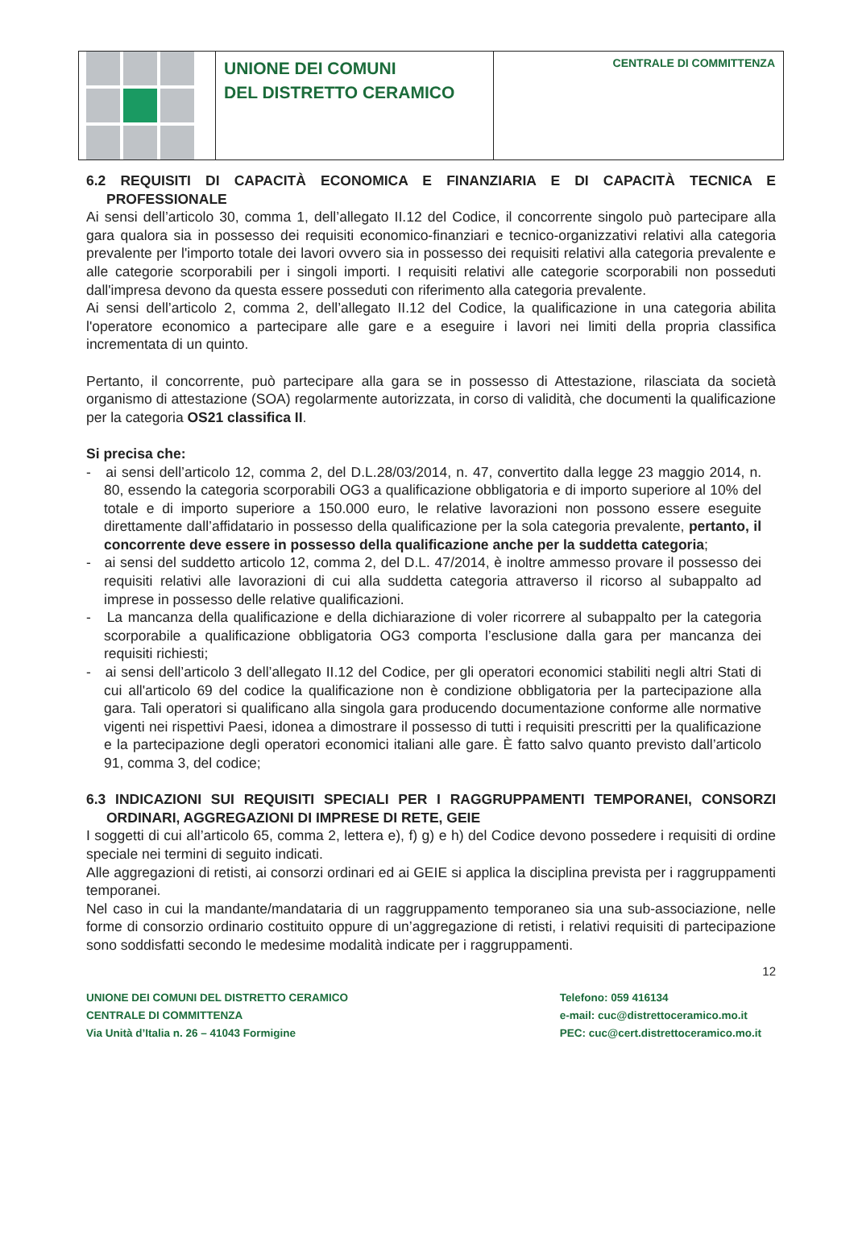UNIONE DEI COMUNI
DEL DISTRETTO CERAMICO
CENTRALE DI COMMITTENZA
6.2 REQUISITI DI CAPACITÀ ECONOMICA E FINANZIARIA E DI CAPACITÀ TECNICA E PROFESSIONALE
Ai sensi dell’articolo 30, comma 1, dell’allegato II.12 del Codice, il concorrente singolo può partecipare alla gara qualora sia in possesso dei requisiti economico-finanziari e tecnico-organizzativi relativi alla categoria prevalente per l'importo totale dei lavori ovvero sia in possesso dei requisiti relativi alla categoria prevalente e alle categorie scorporabili per i singoli importi. I requisiti relativi alle categorie scorporabili non posseduti dall'impresa devono da questa essere posseduti con riferimento alla categoria prevalente.
Ai sensi dell’articolo 2, comma 2, dell’allegato II.12 del Codice, la qualificazione in una categoria abilita l'operatore economico a partecipare alle gare e a eseguire i lavori nei limiti della propria classifica incrementata di un quinto.
Pertanto, il concorrente, può partecipare alla gara se in possesso di Attestazione, rilasciata da società organismo di attestazione (SOA) regolarmente autorizzata, in corso di validità, che documenti la qualificazione per la categoria OS21 classifica II.
Si precisa che:
- ai sensi dell’articolo 12, comma 2, del D.L.28/03/2014, n. 47, convertito dalla legge 23 maggio 2014, n. 80, essendo la categoria scorporabili OG3 a qualificazione obbligatoria e di importo superiore al 10% del totale e di importo superiore a 150.000 euro, le relative lavorazioni non possono essere eseguite direttamente dall’affidatario in possesso della qualificazione per la sola categoria prevalente, pertanto, il concorrente deve essere in possesso della qualificazione anche per la suddetta categoria;
- ai sensi del suddetto articolo 12, comma 2, del D.L. 47/2014, è inoltre ammesso provare il possesso dei requisiti relativi alle lavorazioni di cui alla suddetta categoria attraverso il ricorso al subappalto ad imprese in possesso delle relative qualificazioni.
- La mancanza della qualificazione e della dichiarazione di voler ricorrere al subappalto per la categoria scorporabile a qualificazione obbligatoria OG3 comporta l’esclusione dalla gara per mancanza dei requisiti richiesti;
- ai sensi dell’articolo 3 dell’allegato II.12 del Codice, per gli operatori economici stabiliti negli altri Stati di cui all'articolo 69 del codice la qualificazione non è condizione obbligatoria per la partecipazione alla gara. Tali operatori si qualificano alla singola gara producendo documentazione conforme alle normative vigenti nei rispettivi Paesi, idonea a dimostrare il possesso di tutti i requisiti prescritti per la qualificazione e la partecipazione degli operatori economici italiani alle gare. È fatto salvo quanto previsto dall’articolo 91, comma 3, del codice;
6.3 INDICAZIONI SUI REQUISITI SPECIALI PER I RAGGRUPPAMENTI TEMPORANEI, CONSORZI ORDINARI, AGGREGAZIONI DI IMPRESE DI RETE, GEIE
I soggetti di cui all’articolo 65, comma 2, lettera e), f) g) e h) del Codice devono possedere i requisiti di ordine speciale nei termini di seguito indicati.
Alle aggregazioni di retisti, ai consorzi ordinari ed ai GEIE si applica la disciplina prevista per i raggruppamenti temporanei.
Nel caso in cui la mandante/mandataria di un raggruppamento temporaneo sia una sub-associazione, nelle forme di consorzio ordinario costituito oppure di un’aggregazione di retisti, i relativi requisiti di partecipazione sono soddisfatti secondo le medesime modalità indicate per i raggruppamenti.
12
UNIONE DEI COMUNI DEL DISTRETTO CERAMICO
CENTRALE DI COMMITTENZA
Via Unità d’Italia n. 26 – 41043 Formigine
Telefono: 059 416134
e-mail: cuc@distrettoceramico.mo.it
PEC: cuc@cert.distrettoceramico.mo.it